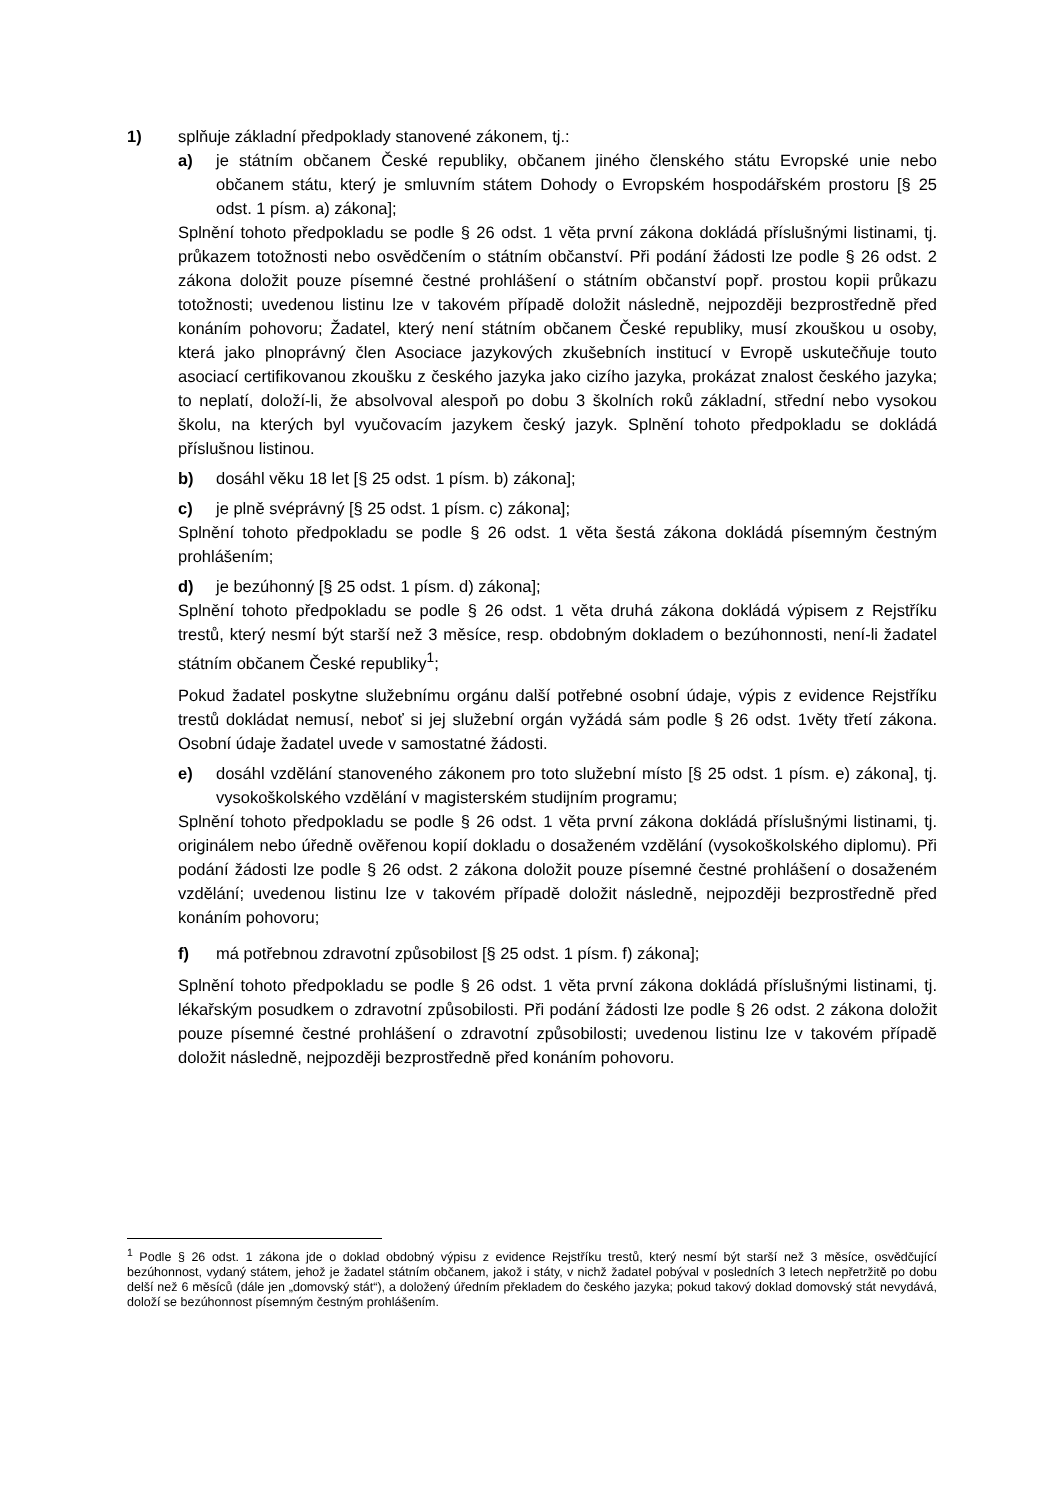1) splňuje základní předpoklady stanovené zákonem, tj.:
a) je státním občanem České republiky, občanem jiného členského státu Evropské unie nebo občanem státu, který je smluvním státem Dohody o Evropském hospodářském prostoru [§ 25 odst. 1 písm. a) zákona];
Splnění tohoto předpokladu se podle § 26 odst. 1 věta první zákona dokládá příslušnými listinami, tj. průkazem totožnosti nebo osvědčením o státním občanství. Při podání žádosti lze podle § 26 odst. 2 zákona doložit pouze písemné čestné prohlášení o státním občanství popř. prostou kopii průkazu totožnosti; uvedenou listinu lze v takovém případě doložit následně, nejpozději bezprostředně před konáním pohovoru; Žadatel, který není státním občanem České republiky, musí zkouškou u osoby, která jako plnoprávný člen Asociace jazykových zkušebních institucí v Evropě uskutečňuje touto asociací certifikovanou zkoušku z českého jazyka jako cizího jazyka, prokázat znalost českého jazyka; to neplatí, doloží-li, že absolvoval alespoň po dobu 3 školních roků základní, střední nebo vysokou školu, na kterých byl vyučovacím jazykem český jazyk. Splnění tohoto předpokladu se dokládá příslušnou listinou.
b) dosáhl věku 18 let [§ 25 odst. 1 písm. b) zákona];
c) je plně svéprávný [§ 25 odst. 1 písm. c) zákona];
Splnění tohoto předpokladu se podle § 26 odst. 1 věta šestá zákona dokládá písemným čestným prohlášením;
d) je bezúhonný [§ 25 odst. 1 písm. d) zákona];
Splnění tohoto předpokladu se podle § 26 odst. 1 věta druhá zákona dokládá výpisem z Rejstříku trestů, který nesmí být starší než 3 měsíce, resp. obdobným dokladem o bezúhonnosti, není-li žadatel státním občanem České republiky<sup>1</sup>;
Pokud žadatel poskytne služebnímu orgánu další potřebné osobní údaje, výpis z evidence Rejstříku trestů dokládat nemusí, neboť si jej služební orgán vyžádá sám podle § 26 odst. 1věty třetí zákona. Osobní údaje žadatel uvede v samostatné žádosti.
e) dosáhl vzdělání stanoveného zákonem pro toto služební místo [§ 25 odst. 1 písm. e) zákona], tj. vysokoškolského vzdělání v magisterském studijním programu;
Splnění tohoto předpokladu se podle § 26 odst. 1 věta první zákona dokládá příslušnými listinami, tj. originálem nebo úředně ověřenou kopií dokladu o dosaženém vzdělání (vysokoškolského diplomu). Při podání žádosti lze podle § 26 odst. 2 zákona doložit pouze písemné čestné prohlášení o dosaženém vzdělání; uvedenou listinu lze v takovém případě doložit následně, nejpozději bezprostředně před konáním pohovoru;
f) má potřebnou zdravotní způsobilost [§ 25 odst. 1 písm. f) zákona];
Splnění tohoto předpokladu se podle § 26 odst. 1 věta první zákona dokládá příslušnými listinami, tj. lékařským posudkem o zdravotní způsobilosti. Při podání žádosti lze podle § 26 odst. 2 zákona doložit pouze písemné čestné prohlášení o zdravotní způsobilosti; uvedenou listinu lze v takovém případě doložit následně, nejpozději bezprostředně před konáním pohovoru.
<sup>1</sup> Podle § 26 odst. 1 zákona jde o doklad obdobný výpisu z evidence Rejstříku trestů, který nesmí být starší než 3 měsíce, osvědčující bezúhonnost, vydaný státem, jehož je žadatel státním občanem, jakož i státy, v nichž žadatel pobýval v posledních 3 letech nepřetržitě po dobu delší než 6 měsíců (dále jen „domovský stát“), a doložený úředním překladem do českého jazyka; pokud takový doklad domovský stát nevydává, doloží se bezúhonnost písemným čestným prohlášením.